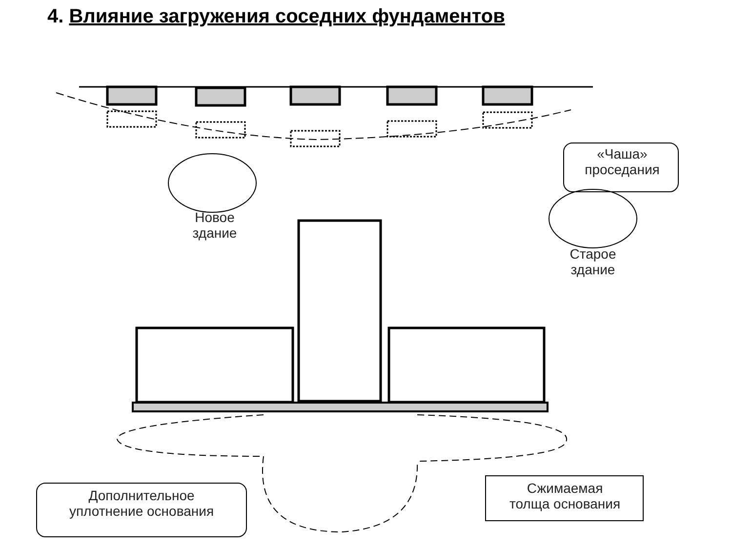4. Влияние загружения соседних фундаментов
«Чаша»
проседания
Новое
здание
Старое
здание
Дополнительное
уплотнение основания
Сжимаемая
толща основания